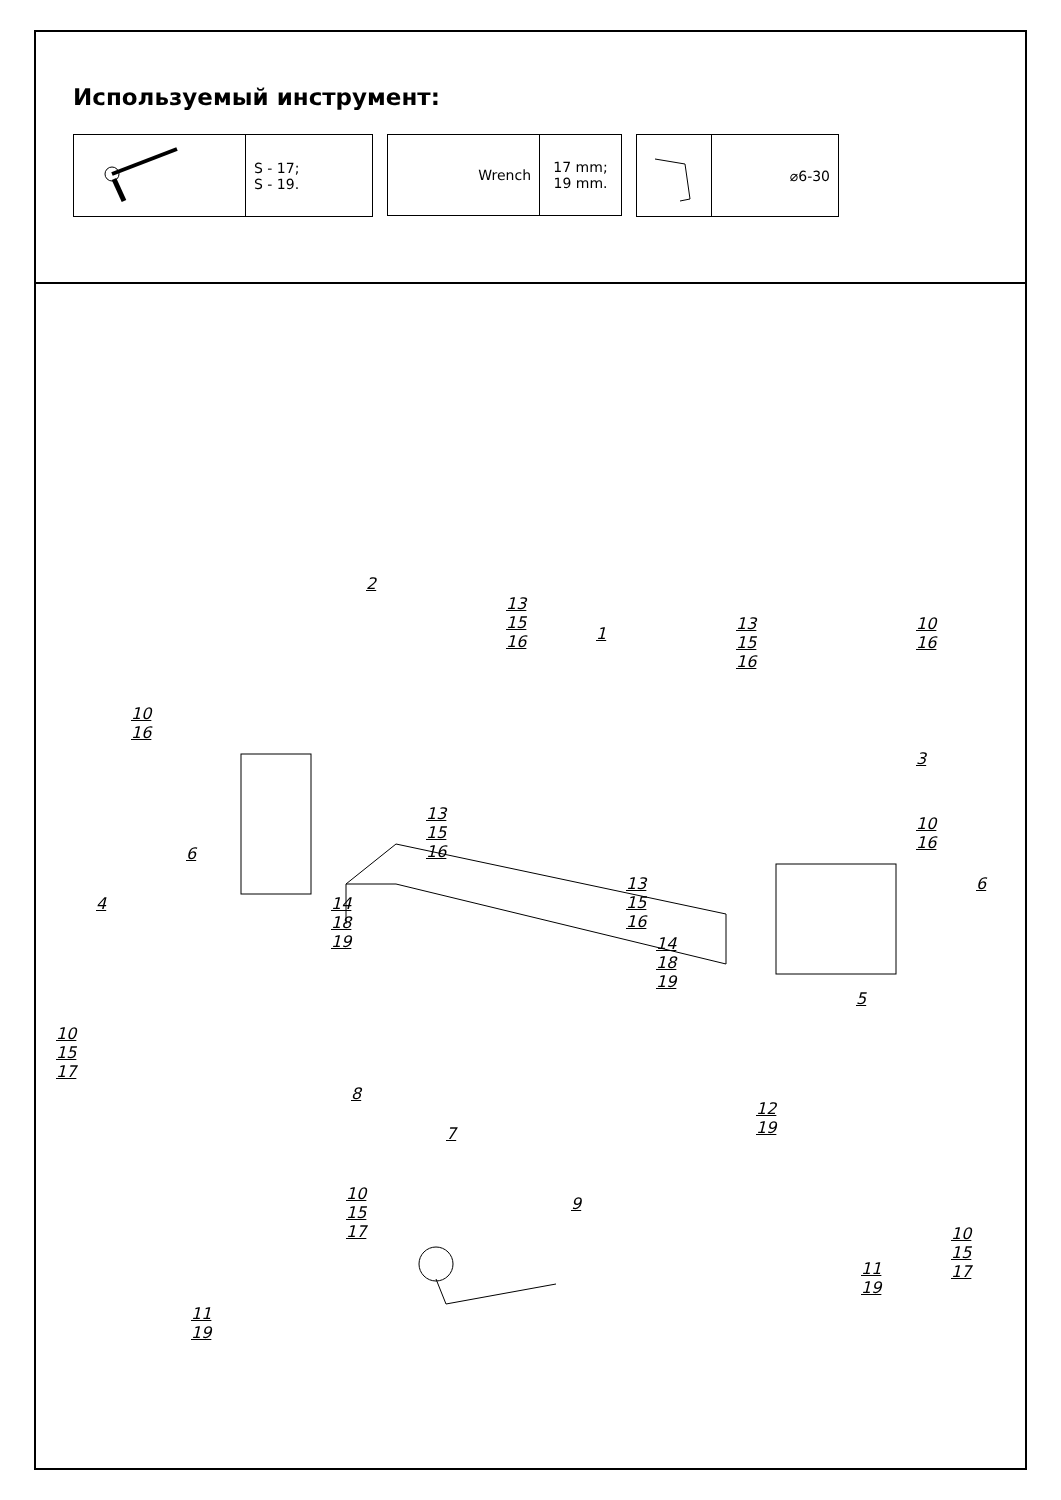Используемый инструмент:
| | S - 17; S - 19. |
| Wrench | 17 mm; 19 mm. |
| | ⌀6-30 |
2
1
13
15
16
13
15
16
10
16
10
16
3
13
15
16
10
16
6
6
13
15
16
4
14
18
19
14
18
19
5
10
15
17
8
12
19
7
10
15
17
9
10
15
17
11
19
11
19